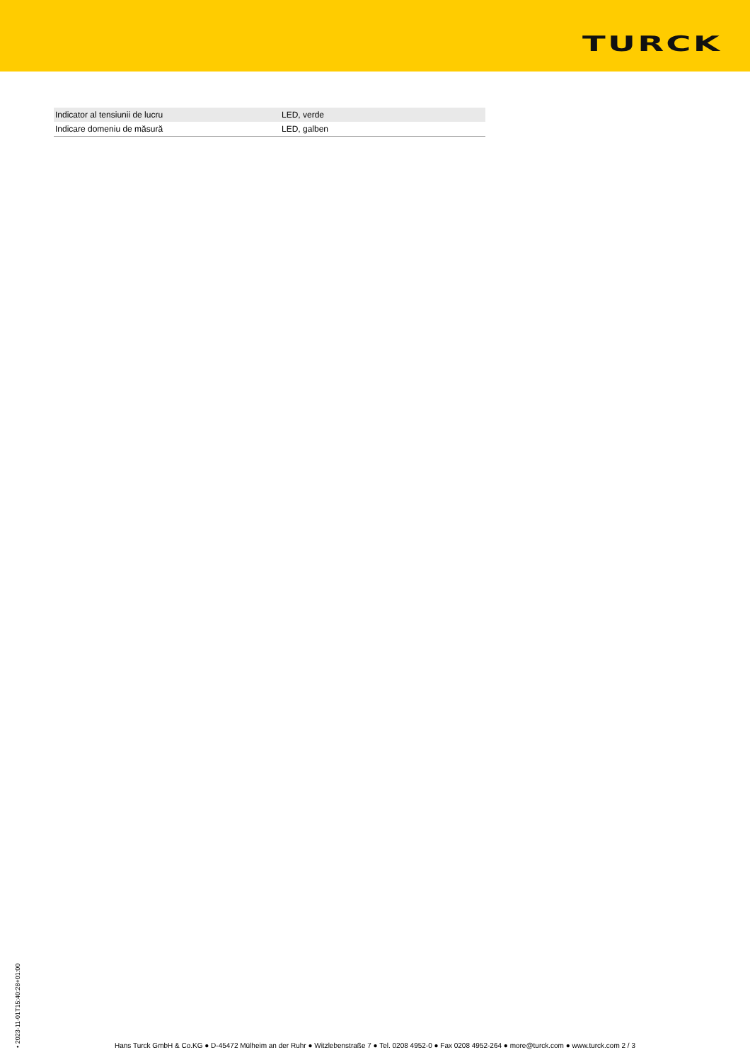TURCK
| Indicator al tensiunii de lucru | LED, verde |
| Indicare domeniu de măsură | LED, galben |
• 2023-11-01T15:40:28+01:00
Hans Turck GmbH & Co.KG ● D-45472 Mülheim an der Ruhr ● Witzlebenstraße 7 ● Tel. 0208 4952-0 ● Fax 0208 4952-264 ● more@turck.com ● www.turck.com 2 / 3